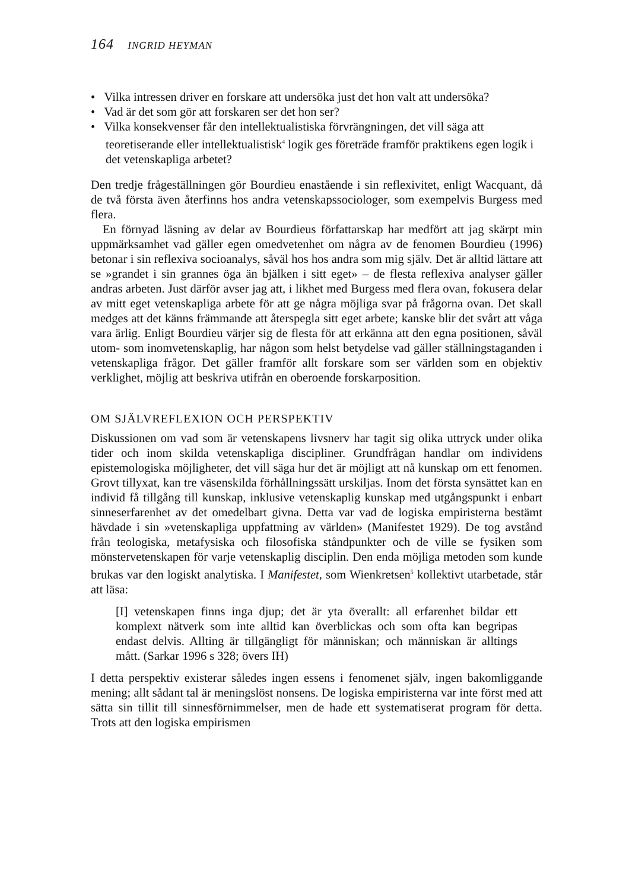164 INGRID HEYMAN
• Vilka intressen driver en forskare att undersöka just det hon valt att undersöka?
• Vad är det som gör att forskaren ser det hon ser?
• Vilka konsekvenser får den intellektualistiska förvrängningen, det vill säga att teoretiserande eller intellektualistisk<sup>4</sup> logik ges företräde framför praktikens egen logik i det vetenskapliga arbetet?
Den tredje frågeställningen gör Bourdieu enastående i sin reflexivitet, enligt Wacquant, då de två första även återfinns hos andra vetenskapssociologer, som exempelvis Burgess med flera.
En förnyad läsning av delar av Bourdieus författarskap har medfört att jag skärpt min uppmärksamhet vad gäller egen omedvetenhet om några av de fenomen Bourdieu (1996) betonar i sin reflexiva socioanalys, såväl hos hos andra som mig själv. Det är alltid lättare att se »grandet i sin grannes öga än bjälken i sitt eget» – de flesta reflexiva analyser gäller andras arbeten. Just därför avser jag att, i likhet med Burgess med flera ovan, fokusera delar av mitt eget vetenskapliga arbete för att ge några möjliga svar på frågorna ovan. Det skall medges att det känns främmande att återspegla sitt eget arbete; kanske blir det svårt att våga vara ärlig. Enligt Bourdieu värjer sig de flesta för att erkänna att den egna positionen, såväl utom- som inomvetenskaplig, har någon som helst betydelse vad gäller ställningstaganden i vetenskapliga frågor. Det gäller framför allt forskare som ser världen som en objektiv verklighet, möjlig att beskriva utifrån en oberoende forskarposition.
OM SJÄLVREFLEXION OCH PERSPEKTIV
Diskussionen om vad som är vetenskapens livsnerv har tagit sig olika uttryck under olika tider och inom skilda vetenskapliga discipliner. Grundfrågan handlar om individens epistemologiska möjligheter, det vill säga hur det är möjligt att nå kunskap om ett fenomen. Grovt tillyxat, kan tre väsenskilda förhållningssätt urskiljas. Inom det första synsättet kan en individ få tillgång till kunskap, inklusive vetenskaplig kunskap med utgångspunkt i enbart sinneserfarenhet av det omedelbart givna. Detta var vad de logiska empiristerna bestämt hävdade i sin »vetenskapliga uppfattning av världen» (Manifestet 1929). De tog avstånd från teologiska, metafysiska och filosofiska ståndpunkter och de ville se fysiken som mönstervetenskapen för varje vetenskaplig disciplin. Den enda möjliga metoden som kunde brukas var den logiskt analytiska. I Manifestet, som Wienkretsen<sup>5</sup> kollektivt utarbetade, står att läsa:
[I] vetenskapen finns inga djup; det är yta överallt: all erfarenhet bildar ett komplext nätverk som inte alltid kan överblickas och som ofta kan begripas endast delvis. Allting är tillgängligt för människan; och människan är alltings mått. (Sarkar 1996 s 328; övers IH)
I detta perspektiv existerar således ingen essens i fenomenet själv, ingen bakomliggande mening; allt sådant tal är meningslöst nonsens. De logiska empiristerna var inte först med att sätta sin tillit till sinnesförnimmelser, men de hade ett systematiserat program för detta. Trots att den logiska empirismen